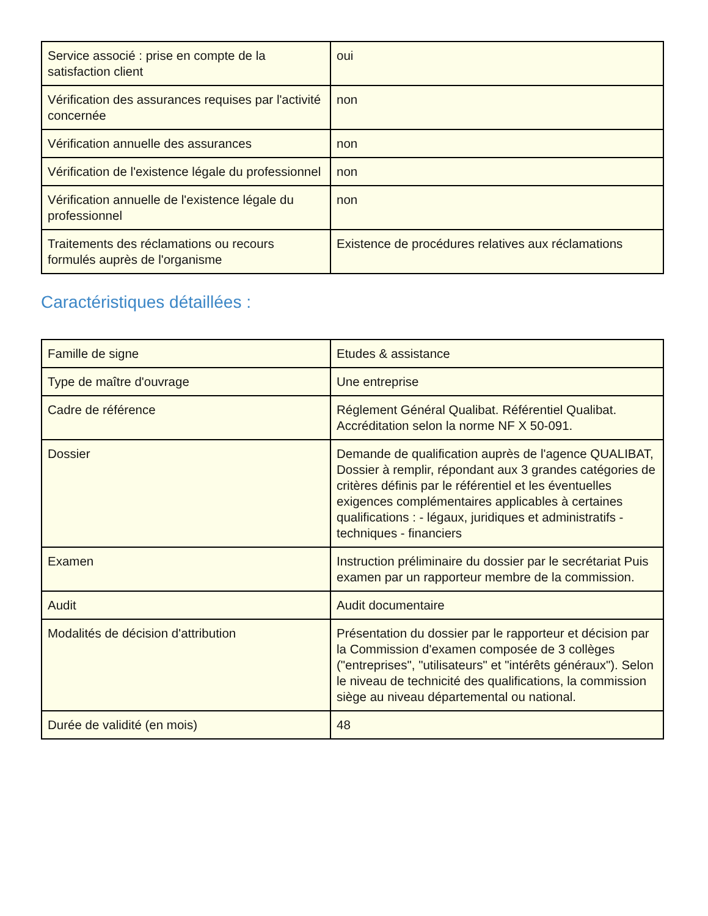| Service associé : prise en compte de la satisfaction client | oui |
| Vérification des assurances requises par l'activité concernée | non |
| Vérification annuelle des assurances | non |
| Vérification de l'existence légale du professionnel | non |
| Vérification annuelle de l'existence légale du professionnel | non |
| Traitements des réclamations ou recours formulés auprès de l'organisme | Existence de procédures relatives aux réclamations |
Caractéristiques détaillées :
| Famille de signe | Etudes & assistance |
| Type de maître d'ouvrage | Une entreprise |
| Cadre de référence | Réglement Général Qualibat. Référentiel Qualibat. Accréditation selon la norme NF X 50-091. |
| Dossier | Demande de qualification auprès de l'agence QUALIBAT, Dossier à remplir, répondant aux 3 grandes catégories de critères définis par le référentiel et les éventuelles exigences complémentaires applicables à certaines qualifications : - légaux, juridiques et administratifs - techniques - financiers |
| Examen | Instruction préliminaire du dossier par le secrétariat Puis examen par un rapporteur membre de la commission. |
| Audit | Audit documentaire |
| Modalités de décision d'attribution | Présentation du dossier par le rapporteur et décision par la Commission d'examen composée de 3 collèges ("entreprises", "utilisateurs" et "intérêts généraux"). Selon le niveau de technicité des qualifications, la commission siège au niveau départemental ou national. |
| Durée de validité (en mois) | 48 |